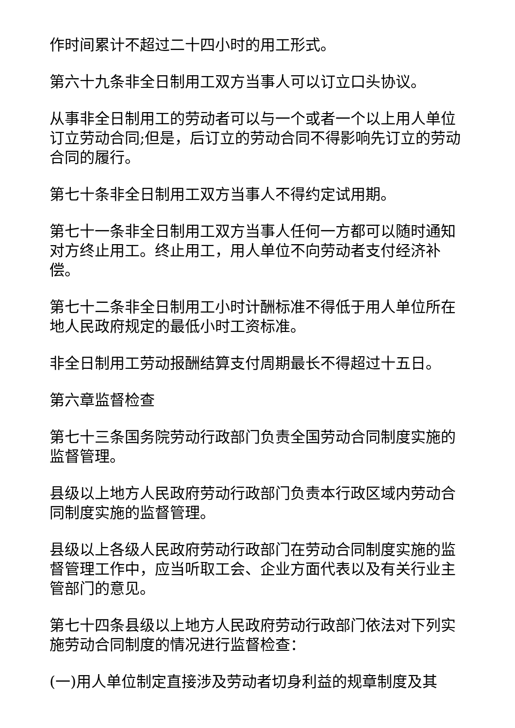作时间累计不超过二十四小时的用工形式。
第六十九条非全日制用工双方当事人可以订立口头协议。
从事非全日制用工的劳动者可以与一个或者一个以上用人单位订立劳动合同;但是，后订立的劳动合同不得影响先订立的劳动合同的履行。
第七十条非全日制用工双方当事人不得约定试用期。
第七十一条非全日制用工双方当事人任何一方都可以随时通知对方终止用工。终止用工，用人单位不向劳动者支付经济补偿。
第七十二条非全日制用工小时计酬标准不得低于用人单位所在地人民政府规定的最低小时工资标准。
非全日制用工劳动报酬结算支付周期最长不得超过十五日。
第六章监督检查
第七十三条国务院劳动行政部门负责全国劳动合同制度实施的监督管理。
县级以上地方人民政府劳动行政部门负责本行政区域内劳动合同制度实施的监督管理。
县级以上各级人民政府劳动行政部门在劳动合同制度实施的监督管理工作中，应当听取工会、企业方面代表以及有关行业主管部门的意见。
第七十四条县级以上地方人民政府劳动行政部门依法对下列实施劳动合同制度的情况进行监督检查：
(一)用人单位制定直接涉及劳动者切身利益的规章制度及其